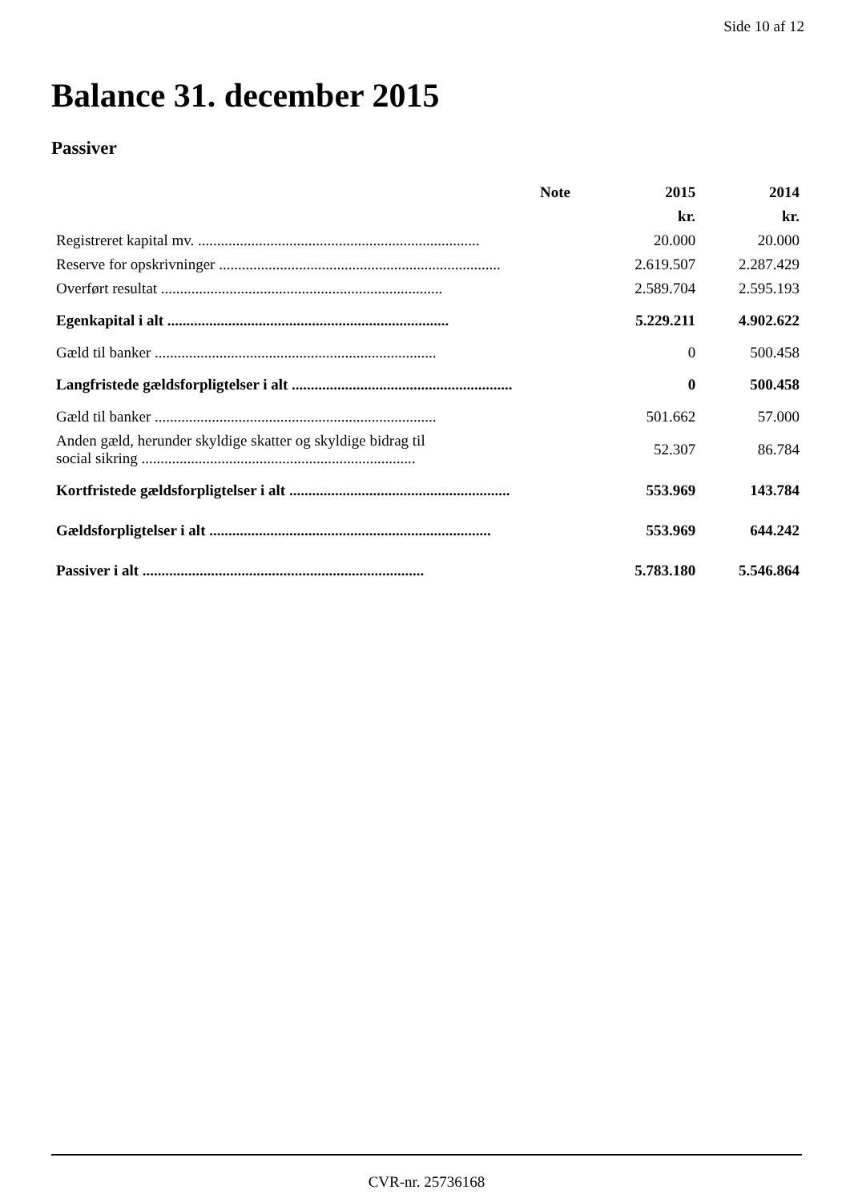Side 10 af 12
Balance 31. december 2015
Passiver
| | Note | 2015 | 2014 |
| --- | --- | --- | --- |
| | | kr. | kr. |
| Registreret kapital mv. .......................................................................... | | 20.000 | 20.000 |
| Reserve for opskrivninger .......................................................................... | | 2.619.507 | 2.287.429 |
| Overført resultat .......................................................................... | | 2.589.704 | 2.595.193 |
| Egenkapital i alt .......................................................................... | | 5.229.211 | 4.902.622 |
| Gæld til banker .......................................................................... | | 0 | 500.458 |
| Langfristede gældsforpligtelser i alt .......................................................... | | 0 | 500.458 |
| Gæld til banker .......................................................................... | | 501.662 | 57.000 |
| Anden gæld, herunder skyldige skatter og skyldige bidrag til social sikring ........................................................................ | | 52.307 | 86.784 |
| Kortfristede gældsforpligtelser i alt .......................................................... | | 553.969 | 143.784 |
| Gældsforpligtelser i alt .......................................................................... | | 553.969 | 644.242 |
| Passiver i alt .......................................................................... | | 5.783.180 | 5.546.864 |
CVR-nr. 25736168